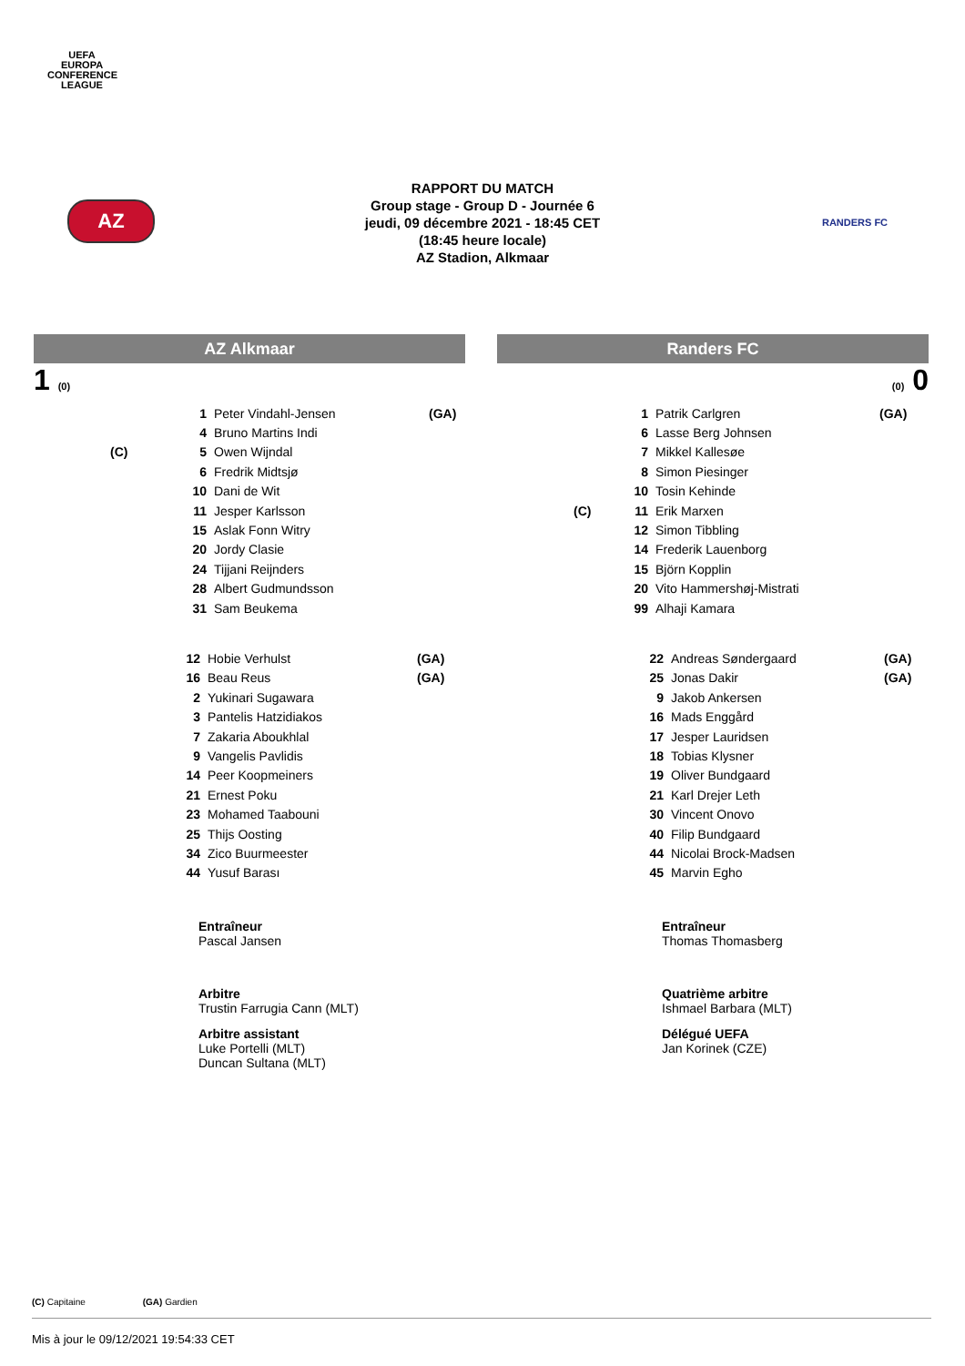UEFA
EUROPA
CONFERENCE
LEAGUE
AZ
RANDERS FC
RAPPORT DU MATCH
Group stage - Group D - Journée 6
jeudi, 09 décembre 2021 - 18:45 CET
(18:45 heure locale)
AZ Stadion, Alkmaar
AZ Alkmaar
1 (0)
| | 1 | Peter Vindahl-Jensen | (GA) |
| | 4 | Bruno Martins Indi | |
| (C) | 5 | Owen Wijndal | |
| | 6 | Fredrik Midtsjø | |
| | 10 | Dani de Wit | |
| | 11 | Jesper Karlsson | |
| | 15 | Aslak Fonn Witry | |
| | 20 | Jordy Clasie | |
| | 24 | Tijjani Reijnders | |
| | 28 | Albert Gudmundsson | |
| | 31 | Sam Beukema | |
| 12 | Hobie Verhulst | (GA) |
| 16 | Beau Reus | (GA) |
| 2 | Yukinari Sugawara | |
| 3 | Pantelis Hatzidiakos | |
| 7 | Zakaria Aboukhlal | |
| 9 | Vangelis Pavlidis | |
| 14 | Peer Koopmeiners | |
| 21 | Ernest Poku | |
| 23 | Mohamed Taabouni | |
| 25 | Thijs Oosting | |
| 34 | Zico Buurmeester | |
| 44 | Yusuf Barası | |
Entraîneur
Pascal Jansen
Arbitre
Trustin Farrugia Cann (MLT)
Arbitre assistant
Luke Portelli (MLT)
Duncan Sultana (MLT)
Randers FC
(0) 0
| | 1 | Patrik Carlgren | (GA) |
| | 6 | Lasse Berg Johnsen | |
| | 7 | Mikkel Kallesøe | |
| | 8 | Simon Piesinger | |
| | 10 | Tosin Kehinde | |
| (C) | 11 | Erik Marxen | |
| | 12 | Simon Tibbling | |
| | 14 | Frederik Lauenborg | |
| | 15 | Björn Kopplin | |
| | 20 | Vito Hammershøj-Mistrati | |
| | 99 | Alhaji Kamara | |
| 22 | Andreas Søndergaard | (GA) |
| 25 | Jonas Dakir | (GA) |
| 9 | Jakob Ankersen | |
| 16 | Mads Enggård | |
| 17 | Jesper Lauridsen | |
| 18 | Tobias Klysner | |
| 19 | Oliver Bundgaard | |
| 21 | Karl Drejer Leth | |
| 30 | Vincent Onovo | |
| 40 | Filip Bundgaard | |
| 44 | Nicolai Brock-Madsen | |
| 45 | Marvin Egho | |
Entraîneur
Thomas Thomasberg
Quatrième arbitre
Ishmael Barbara (MLT)
Délégué UEFA
Jan Korinek (CZE)
(C) Capitaine (GA) Gardien
Mis à jour le 09/12/2021 19:54:33 CET